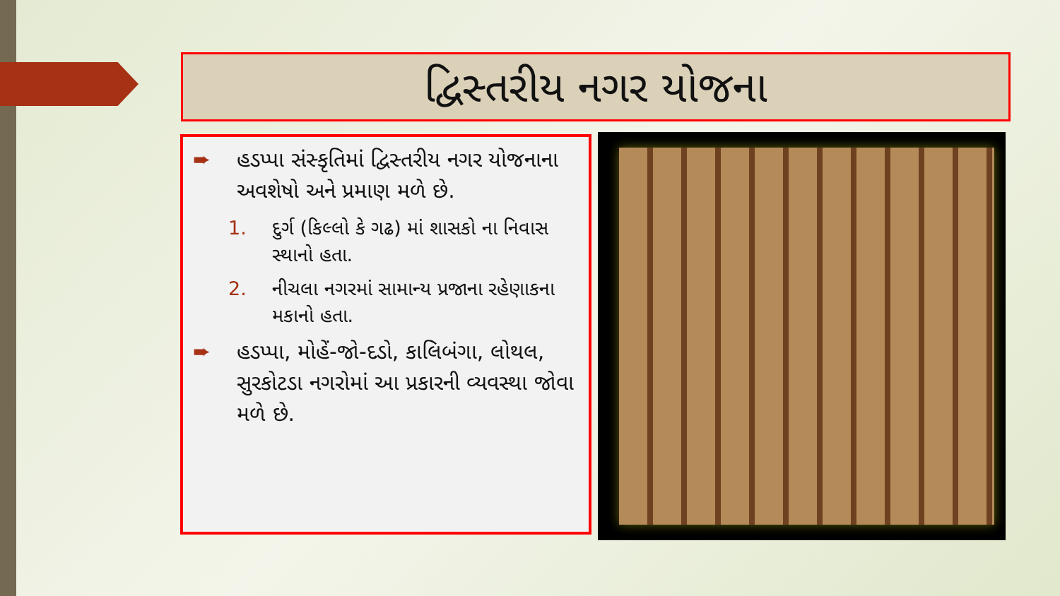દ્વિસ્તરીય નગર યોજના
➨ હડપ્પા સંસ્કૃતિમાં દ્વિસ્તરીય નગર યોજનાના અવશેષો અને પ્રમાણ મળે છે.
1. દુર્ગ (કિલ્લો કે ગઢ) માં શાસકો ના નિવાસ સ્થાનો હતા.
2. નીચલા નગરમાં સામાન્ય પ્રજાના રહેણાકના મકાનો હતા.
➨ હડપ્પા, મોહેં-જો-દડો, કાલિબંગા, લોથલ, સુરકોટડા નગરોમાં આ પ્રકારની વ્યવસ્થા જોવા મળે છે.